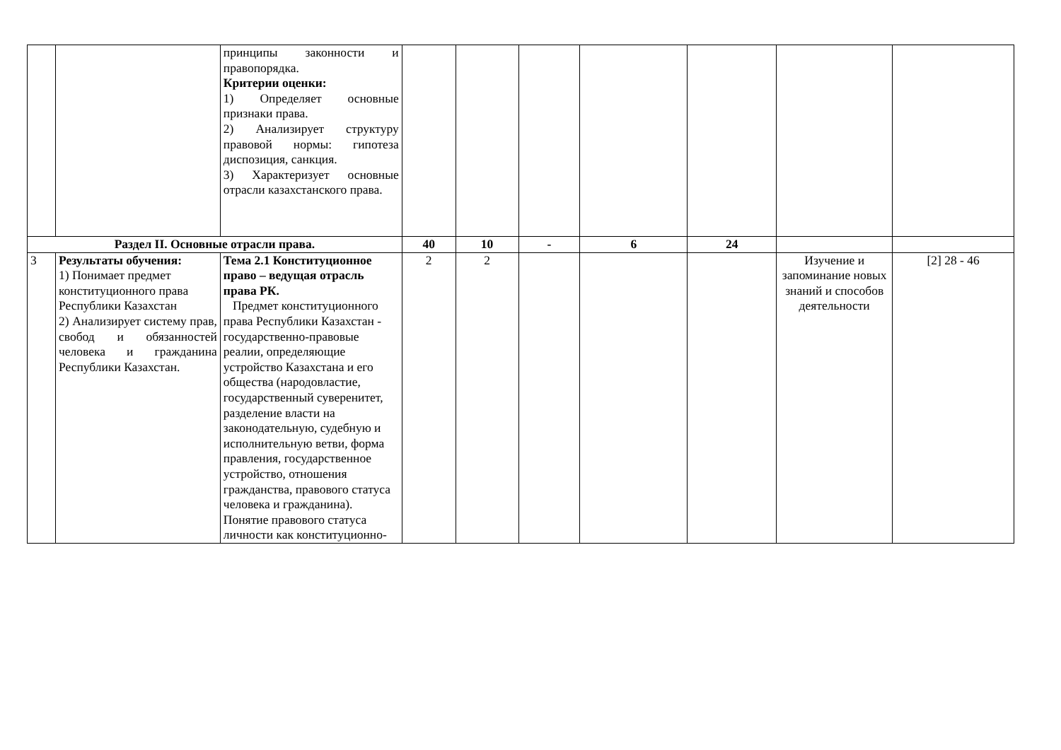| | | принципы законности и правопорядка. Критерии оценки: 1) Определяет основные признаки права. 2) Анализирует структуру правовой нормы: гипотеза диспозиция, санкция. 3) Характеризует основные отрасли казахстанского права. | | | | | | | |
| Раздел II. Основные отрасли права. | | | 40 | 10 | - | 6 | 24 | | |
| 3 | Результаты обучения: 1) Понимает предмет конституционного права Республики Казахстан 2) Анализирует систему прав, свобод и обязанностей человека и гражданина Республики Казахстан. | Тема 2.1 Конституционное право – ведущая отрасль права РК. Предмет конституционного права Республики Казахстан - государственно-правовые реалии, определяющие устройство Казахстана и его общества (народовластие, государственный суверенитет, разделение власти на законодательную, судебную и исполнительную ветви, форма правления, государственное устройство, отношения гражданства, правового статуса человека и гражданина). Понятие правового статуса личности как конституционно- | 2 | 2 | | | | Изучение и запоминание новых знаний и способов деятельности | [2] 28 - 46 |